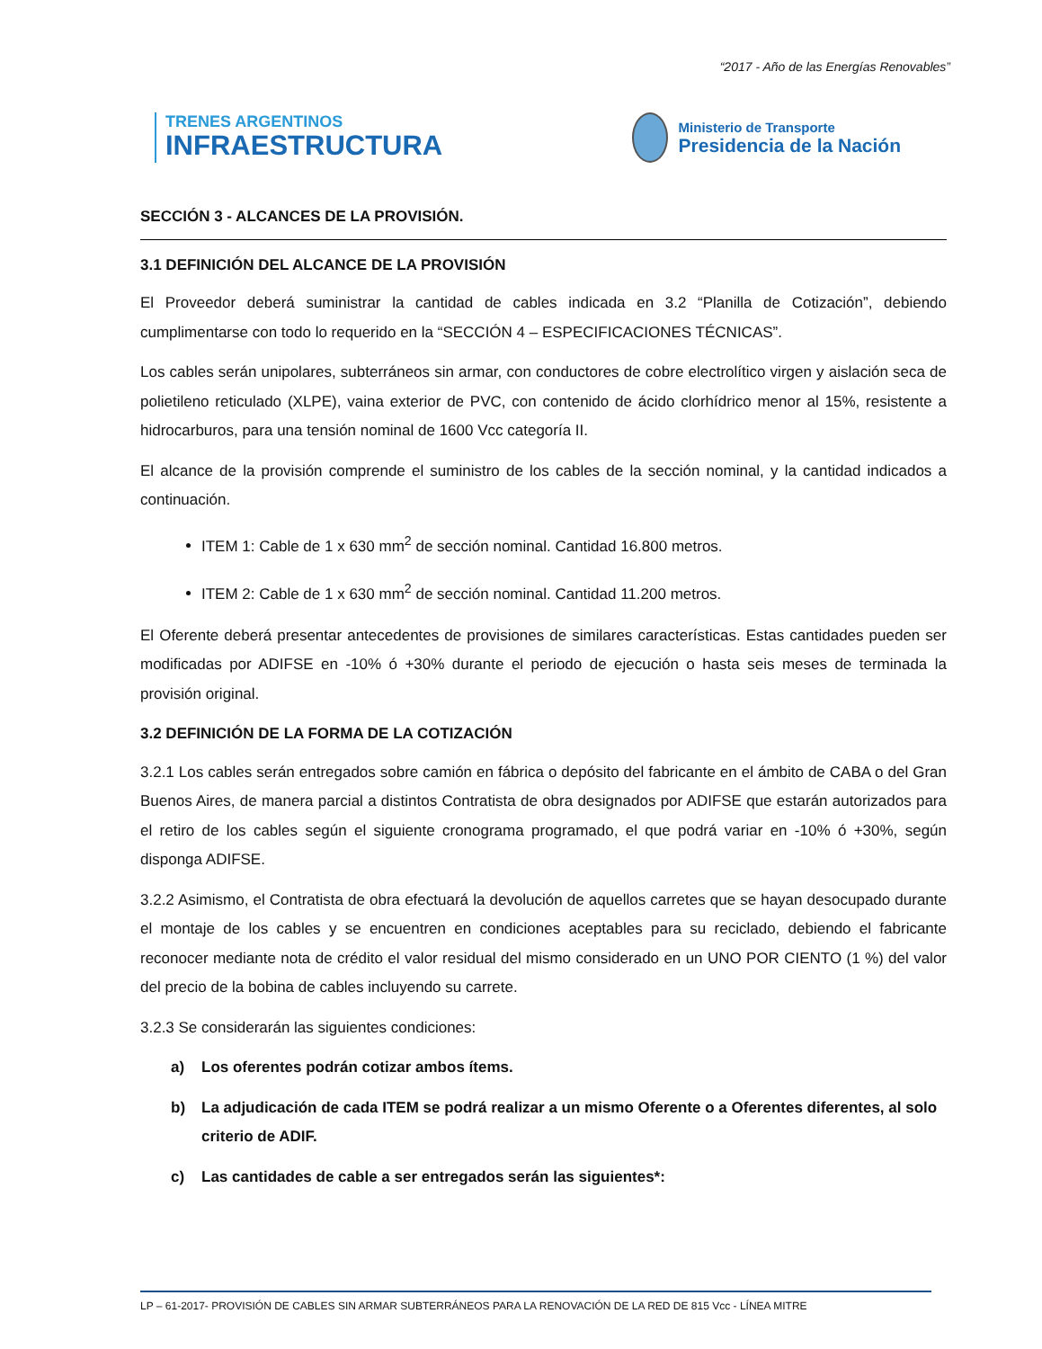“2017 - Año de las Energías Renovables”
TRENES ARGENTINOS
INFRAESTRUCTURA
Ministerio de Transporte
Presidencia de la Nación
SECCIÓN 3 - ALCANCES DE LA PROVISIÓN.
3.1 DEFINICIÓN DEL ALCANCE DE LA PROVISIÓN
El Proveedor deberá suministrar la cantidad de cables indicada en 3.2 “Planilla de Cotización”, debiendo cumplimentarse con todo lo requerido en la “SECCIÓN 4 – ESPECIFICACIONES TÉCNICAS”.
Los cables serán unipolares, subterráneos sin armar, con conductores de cobre electrolítico virgen y aislación seca de polietileno reticulado (XLPE), vaina exterior de PVC, con contenido de ácido clorhídrico menor al 15%, resistente a hidrocarburos, para una tensión nominal de 1600 Vcc categoría II.
El alcance de la provisión comprende el suministro de los cables de la sección nominal, y la cantidad indicados a continuación.
ITEM 1: Cable de 1 x 630 mm<sup>2</sup> de sección nominal. Cantidad 16.800 metros.
ITEM 2: Cable de 1 x 630 mm<sup>2</sup> de sección nominal. Cantidad 11.200 metros.
El Oferente deberá presentar antecedentes de provisiones de similares características. Estas cantidades pueden ser modificadas por ADIFSE en -10% ó +30% durante el periodo de ejecución o hasta seis meses de terminada la provisión original.
3.2 DEFINICIÓN DE LA FORMA DE LA COTIZACIÓN
3.2.1 Los cables serán entregados sobre camión en fábrica o depósito del fabricante en el ámbito de CABA o del Gran Buenos Aires, de manera parcial a distintos Contratista de obra designados por ADIFSE que estarán autorizados para el retiro de los cables según el siguiente cronograma programado, el que podrá variar en -10% ó +30%, según disponga ADIFSE.
3.2.2 Asimismo, el Contratista de obra efectuará la devolución de aquellos carretes que se hayan desocupado durante el montaje de los cables y se encuentren en condiciones aceptables para su reciclado, debiendo el fabricante reconocer mediante nota de crédito el valor residual del mismo considerado en un UNO POR CIENTO (1 %) del valor del precio de la bobina de cables incluyendo su carrete.
3.2.3 Se considerarán las siguientes condiciones:
a) Los oferentes podrán cotizar ambos ítems.
b) La adjudicación de cada ITEM se podrá realizar a un mismo Oferente o a Oferentes diferentes, al solo criterio de ADIF.
c) Las cantidades de cable a ser entregados serán las siguientes*:
LP – 61-2017- PROVISIÓN DE CABLES SIN ARMAR SUBTERRÁNEOS PARA LA RENOVACIÓN DE LA RED DE 815 Vcc - LÍNEA MITRE